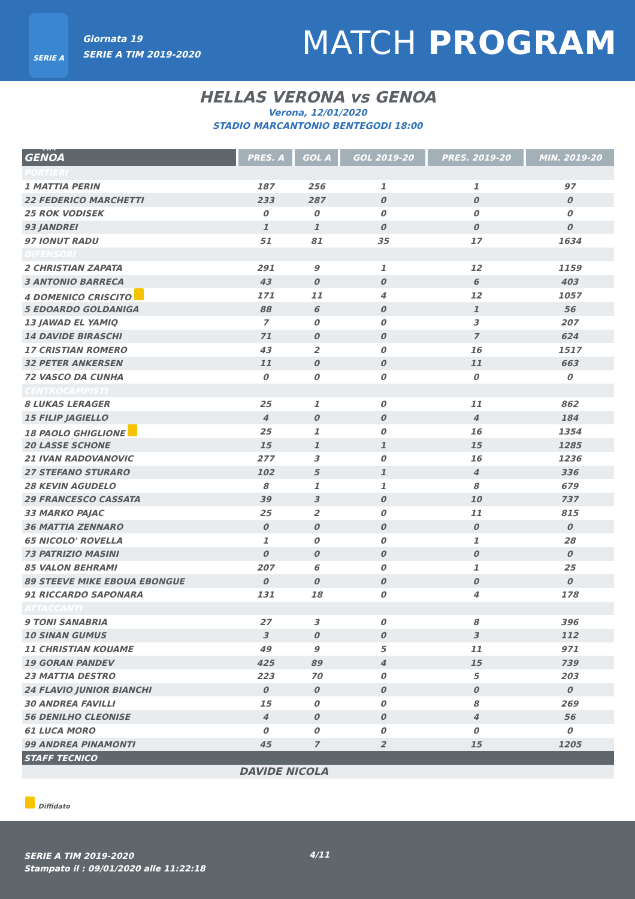SERIE A TIM
Giornata 19
SERIE A TIM 2019-2020
MATCH PROGRAM
HELLAS VERONA vs GENOA
Verona, 12/01/2020
STADIO MARCANTONIO BENTEGODI 18:00
| GENOA | PRES. A | GOL A | GOL 2019-20 | PRES. 2019-20 | MIN. 2019-20 |
| --- | --- | --- | --- | --- | --- |
| PORTIERI | | | | | |
| 1 MATTIA PERIN | 187 | 256 | 1 | 1 | 97 |
| 22 FEDERICO MARCHETTI | 233 | 287 | 0 | 0 | 0 |
| 25 ROK VODISEK | 0 | 0 | 0 | 0 | 0 |
| 93 JANDREI | 1 | 1 | 0 | 0 | 0 |
| 97 IONUT RADU | 51 | 81 | 35 | 17 | 1634 |
| DIFENSORI | | | | | |
| 2 CHRISTIAN ZAPATA | 291 | 9 | 1 | 12 | 1159 |
| 3 ANTONIO BARRECA | 43 | 0 | 0 | 6 | 403 |
| 4 DOMENICO CRISCITO | 171 | 11 | 4 | 12 | 1057 |
| 5 EDOARDO GOLDANIGA | 88 | 6 | 0 | 1 | 56 |
| 13 JAWAD EL YAMIQ | 7 | 0 | 0 | 3 | 207 |
| 14 DAVIDE BIRASCHI | 71 | 0 | 0 | 7 | 624 |
| 17 CRISTIAN ROMERO | 43 | 2 | 0 | 16 | 1517 |
| 32 PETER ANKERSEN | 11 | 0 | 0 | 11 | 663 |
| 72 VASCO DA CUNHA | 0 | 0 | 0 | 0 | 0 |
| CENTROCAMPISTI | | | | | |
| 8 LUKAS LERAGER | 25 | 1 | 0 | 11 | 862 |
| 15 FILIP JAGIELLO | 4 | 0 | 0 | 4 | 184 |
| 18 PAOLO GHIGLIONE | 25 | 1 | 0 | 16 | 1354 |
| 20 LASSE SCHONE | 15 | 1 | 1 | 15 | 1285 |
| 21 IVAN RADOVANOVIC | 277 | 3 | 0 | 16 | 1236 |
| 27 STEFANO STURARO | 102 | 5 | 1 | 4 | 336 |
| 28 KEVIN AGUDELO | 8 | 1 | 1 | 8 | 679 |
| 29 FRANCESCO CASSATA | 39 | 3 | 0 | 10 | 737 |
| 33 MARKO PAJAC | 25 | 2 | 0 | 11 | 815 |
| 36 MATTIA ZENNARO | 0 | 0 | 0 | 0 | 0 |
| 65 NICOLO' ROVELLA | 1 | 0 | 0 | 1 | 28 |
| 73 PATRIZIO MASINI | 0 | 0 | 0 | 0 | 0 |
| 85 VALON BEHRAMI | 207 | 6 | 0 | 1 | 25 |
| 89 STEEVE MIKE EBOUA EBONGUE | 0 | 0 | 0 | 0 | 0 |
| 91 RICCARDO SAPONARA | 131 | 18 | 0 | 4 | 178 |
| ATTACCANTI | | | | | |
| 9 TONI SANABRIA | 27 | 3 | 0 | 8 | 396 |
| 10 SINAN GUMUS | 3 | 0 | 0 | 3 | 112 |
| 11 CHRISTIAN KOUAME | 49 | 9 | 5 | 11 | 971 |
| 19 GORAN PANDEV | 425 | 89 | 4 | 15 | 739 |
| 23 MATTIA DESTRO | 223 | 70 | 0 | 5 | 203 |
| 24 FLAVIO JUNIOR BIANCHI | 0 | 0 | 0 | 0 | 0 |
| 30 ANDREA FAVILLI | 15 | 0 | 0 | 8 | 269 |
| 56 DENILHO CLEONISE | 4 | 0 | 0 | 4 | 56 |
| 61 LUCA MORO | 0 | 0 | 0 | 0 | 0 |
| 99 ANDREA PINAMONTI | 45 | 7 | 2 | 15 | 1205 |
| STAFF TECNICO | | | | | |
| | DAVIDE NICOLA | | | | |
Diffidato
SERIE A TIM 2019-2020
Stampato il : 09/01/2020 alle 11:22:18
4/11